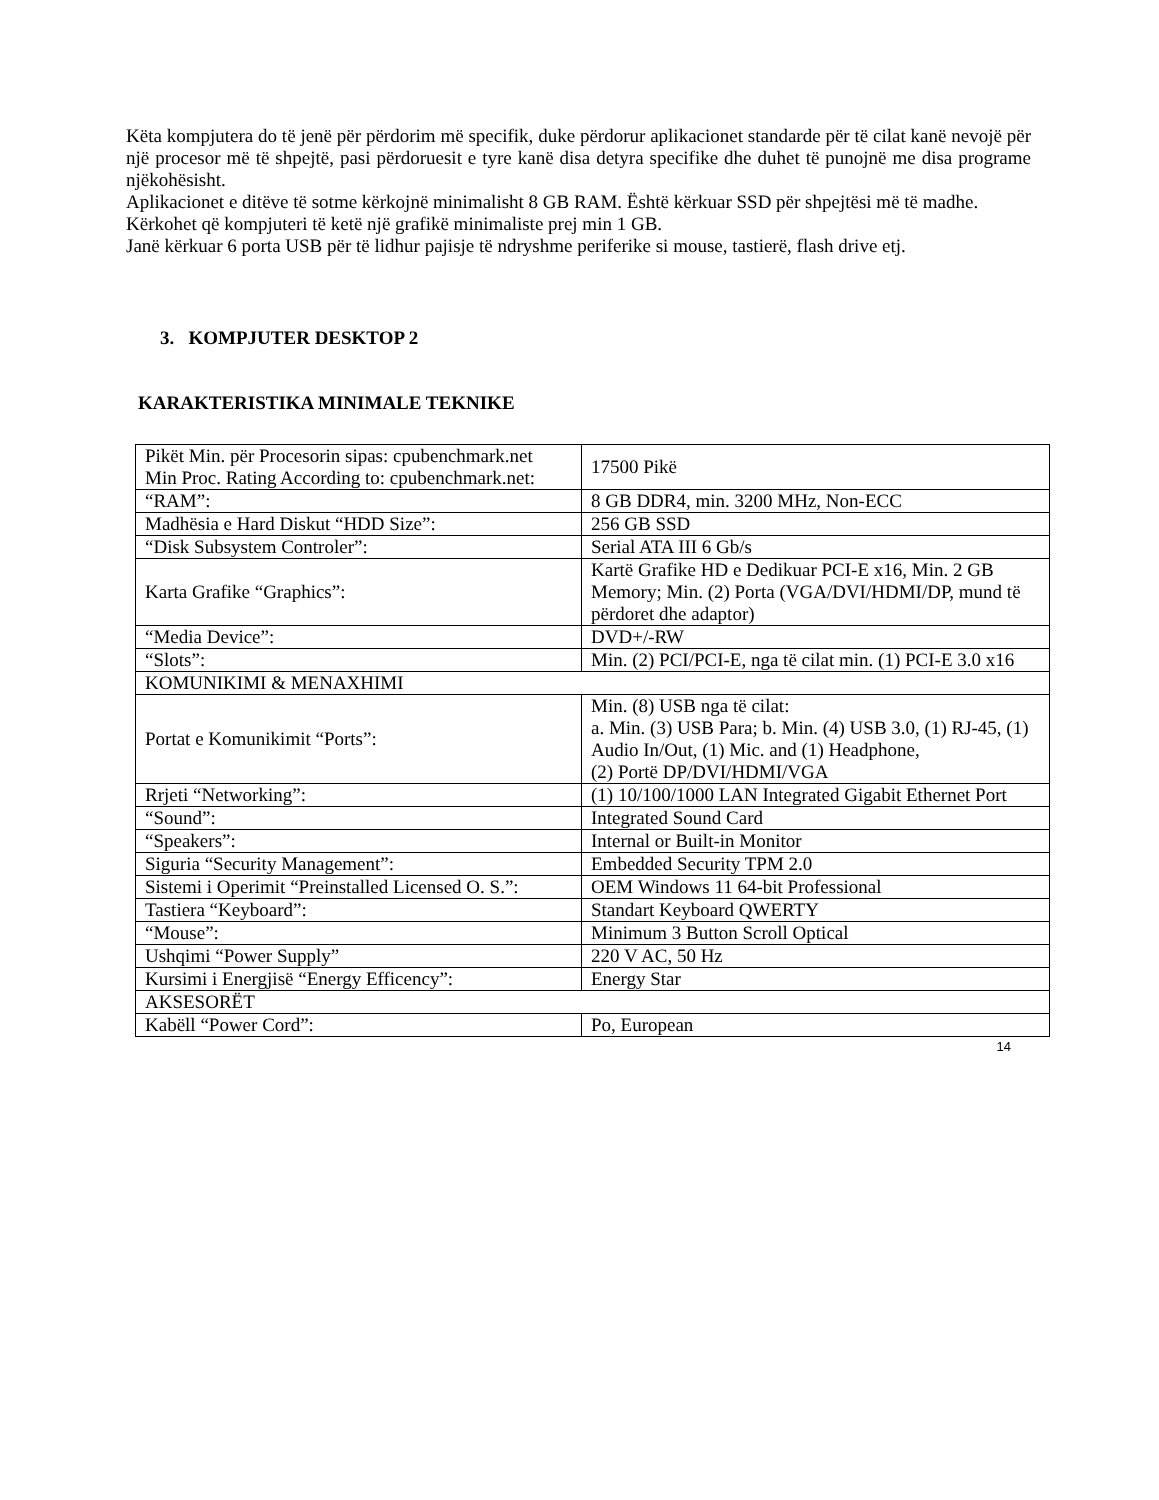Këta kompjutera do të jenë për përdorim më specifik, duke përdorur aplikacionet standarde për të cilat kanë nevojë për një procesor më të shpejtë, pasi përdoruesit e tyre kanë disa detyra specifike dhe duhet të punojnë me disa programe njëkohësisht.
Aplikacionet e ditëve të sotme kërkojnë minimalisht 8 GB RAM. Është kërkuar SSD për shpejtësi më të madhe.
Kërkohet që kompjuteri të ketë një grafikë minimaliste prej min 1 GB.
Janë kërkuar 6 porta USB për të lidhur pajisje të ndryshme periferike si mouse, tastierë, flash drive etj.
3. KOMPJUTER DESKTOP 2
KARAKTERISTIKA MINIMALE TEKNIKE
| Pikët Min. për Procesorin sipas: cpubenchmark.net Min Proc. Rating According to: cpubenchmark.net: | 17500 Pikë |
| “RAM”: | 8 GB DDR4, min. 3200 MHz, Non-ECC |
| Madhësia e Hard Diskut “HDD Size”: | 256 GB SSD |
| “Disk Subsystem Controler”: | Serial ATA III 6 Gb/s |
| Karta Grafike “Graphics”: | Kartë Grafike HD e Dedikuar PCI-E x16, Min. 2 GB Memory; Min. (2) Porta (VGA/DVI/HDMI/DP, mund të përdoret dhe adaptor) |
| “Media Device”: | DVD+/-RW |
| “Slots”: | Min. (2) PCI/PCI-E, nga të cilat min. (1) PCI-E 3.0 x16 |
| KOMUNIKIMI & MENAXHIMI | |
| Portat e Komunikimit “Ports”: | Min. (8) USB nga të cilat: a. Min. (3) USB Para; b. Min. (4) USB 3.0, (1) RJ-45, (1) Audio In/Out, (1) Mic. and (1) Headphone, (2) Portë DP/DVI/HDMI/VGA |
| Rrjeti “Networking”: | (1) 10/100/1000 LAN Integrated Gigabit Ethernet Port |
| “Sound”: | Integrated Sound Card |
| “Speakers”: | Internal or Built-in Monitor |
| Siguria “Security Management”: | Embedded Security TPM 2.0 |
| Sistemi i Operimit “Preinstalled Licensed O. S.”: | OEM Windows 11 64-bit Professional |
| Tastiera “Keyboard”: | Standart Keyboard QWERTY |
| “Mouse”: | Minimum 3 Button Scroll Optical |
| Ushqimi “Power Supply” | 220 V AC, 50 Hz |
| Kursimi i Energjisë “Energy Efficency”: | Energy Star |
| AKSESORËT | |
| Kabëll “Power Cord”: | Po, European |
14